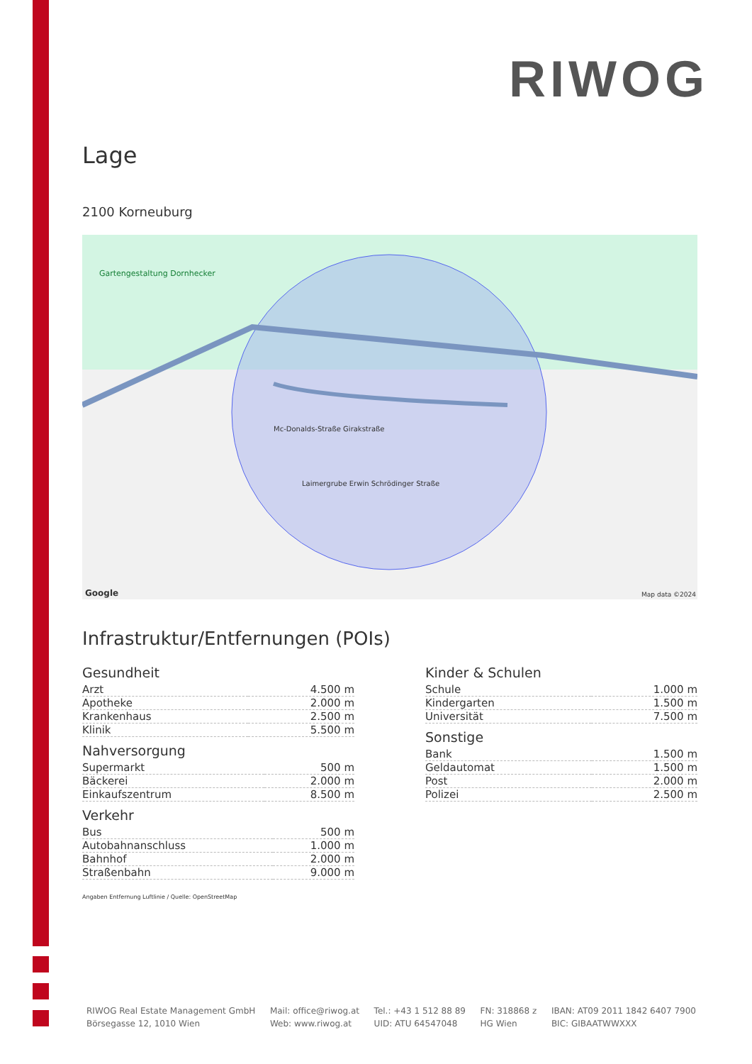RIWOG
Lage
2100 Korneuburg
Gartengestaltung Dornhecker
Mc-Donalds-Straße Girakstraße
Laimergrube Erwin Schrödinger Straße
Map data ©2024 Google
Infrastruktur/Entfernungen (POIs)
Gesundheit
| Arzt | 4.500 m |
| Apotheke | 2.000 m |
| Krankenhaus | 2.500 m |
| Klinik | 5.500 m |
Nahversorgung
| Supermarkt | 500 m |
| Bäckerei | 2.000 m |
| Einkaufszentrum | 8.500 m |
Verkehr
| Bus | 500 m |
| Autobahnanschluss | 1.000 m |
| Bahnhof | 2.000 m |
| Straßenbahn | 9.000 m |
Angaben Entfernung Luftlinie / Quelle: OpenStreetMap
Kinder & Schulen
| Schule | 1.000 m |
| Kindergarten | 1.500 m |
| Universität | 7.500 m |
Sonstige
| Bank | 1.500 m |
| Geldautomat | 1.500 m |
| Post | 2.000 m |
| Polizei | 2.500 m |
RIWOG Real Estate Management GmbH
Börsegasse 12, 1010 Wien
Mail: office@riwog.at
Web: www.riwog.at
Tel.: +43 1 512 88 89
UID: ATU 64547048
FN: 318868 z
HG Wien
IBAN: AT09 2011 1842 6407 7900
BIC: GIBAATWWXXX